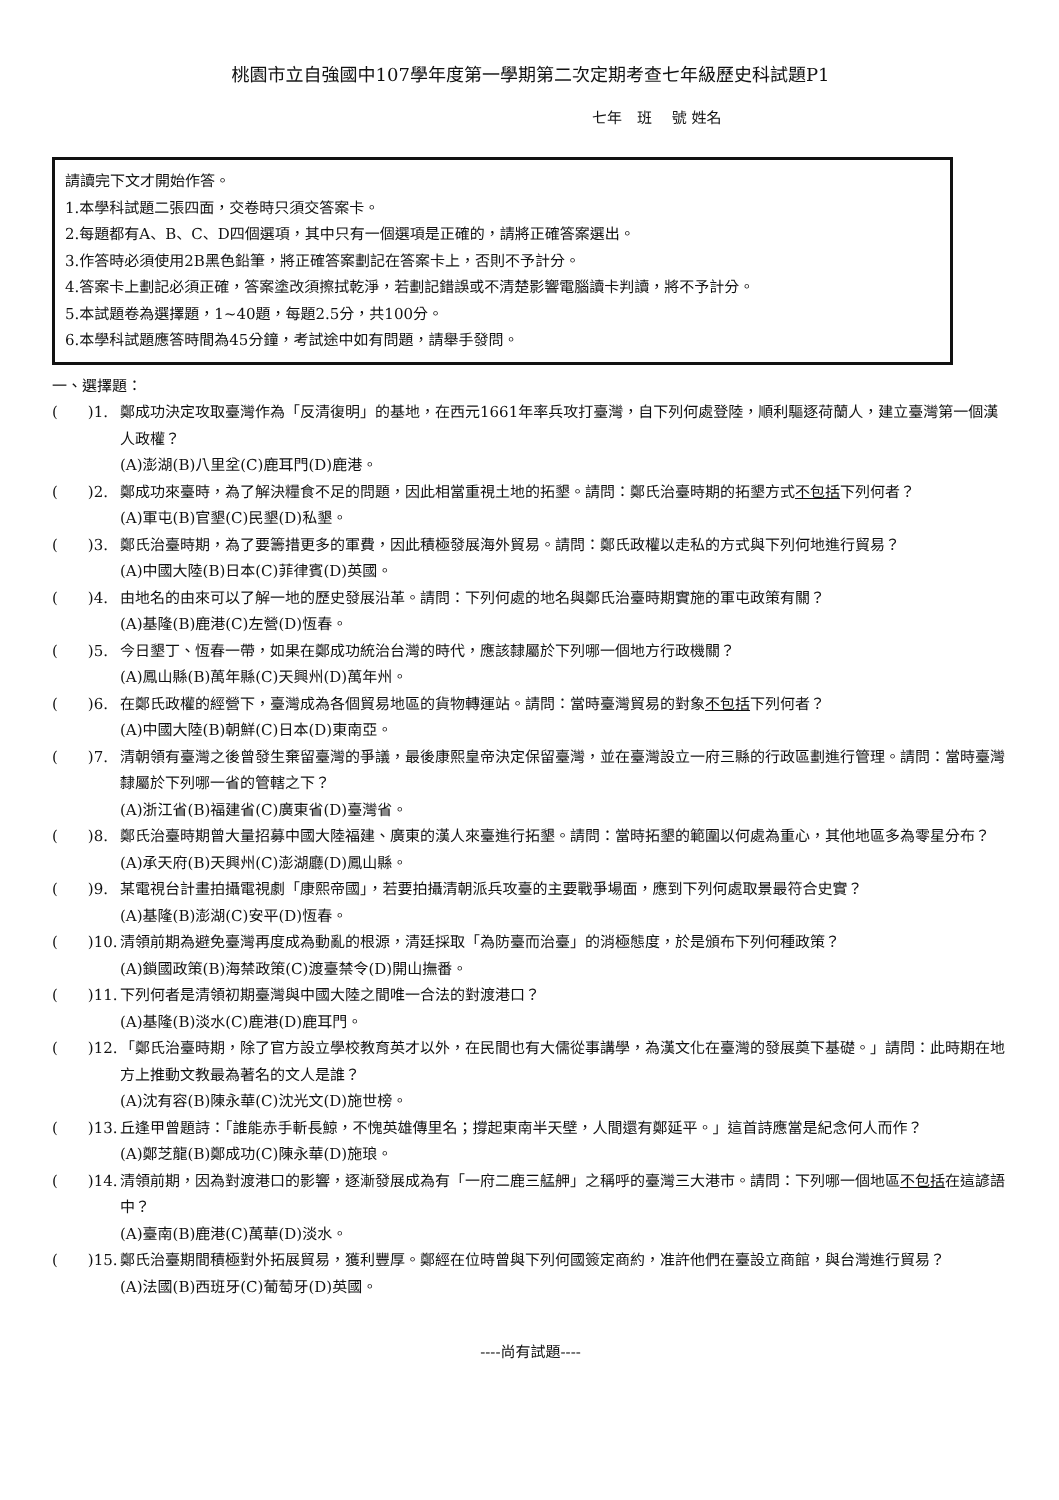桃園市立自強國中107學年度第一學期第二次定期考查七年級歷史科試題P1
七年　班　 號 姓名
請讀完下文才開始作答。
1.本學科試題二張四面，交卷時只須交答案卡。
2.每題都有A、B、C、D四個選項，其中只有一個選項是正確的，請將正確答案選出。
3.作答時必須使用2B黑色鉛筆，將正確答案劃記在答案卡上，否則不予計分。
4.答案卡上劃記必須正確，答案塗改須擦拭乾淨，若劃記錯誤或不清楚影響電腦讀卡判讀，將不予計分。
5.本試題卷為選擇題，1~40題，每題2.5分，共100分。
6.本學科試題應答時間為45分鐘，考試途中如有問題，請舉手發問。
一、選擇題：
(　　)1. 鄭成功決定攻取臺灣作為「反清復明」的基地，在西元1661年率兵攻打臺灣，自下列何處登陸，順利驅逐荷蘭人，建立臺灣第一個漢人政權？
(A)澎湖(B)八里坌(C)鹿耳門(D)鹿港。
(　　)2. 鄭成功來臺時，為了解決糧食不足的問題，因此相當重視土地的拓墾。請問：鄭氏治臺時期的拓墾方式不包括下列何者？
(A)軍屯(B)官墾(C)民墾(D)私墾。
(　　)3. 鄭氏治臺時期，為了要籌措更多的軍費，因此積極發展海外貿易。請問：鄭氏政權以走私的方式與下列何地進行貿易？
(A)中國大陸(B)日本(C)菲律賓(D)英國。
(　　)4. 由地名的由來可以了解一地的歷史發展沿革。請問：下列何處的地名與鄭氏治臺時期實施的軍屯政策有關？
(A)基隆(B)鹿港(C)左營(D)恆春。
(　　)5. 今日墾丁、恆春一帶，如果在鄭成功統治台灣的時代，應該隸屬於下列哪一個地方行政機關？
(A)鳳山縣(B)萬年縣(C)天興州(D)萬年州。
(　　)6. 在鄭氏政權的經營下，臺灣成為各個貿易地區的貨物轉運站。請問：當時臺灣貿易的對象不包括下列何者？
(A)中國大陸(B)朝鮮(C)日本(D)東南亞。
(　　)7. 清朝領有臺灣之後曾發生棄留臺灣的爭議，最後康熙皇帝決定保留臺灣，並在臺灣設立一府三縣的行政區劃進行管理。請問：當時臺灣隸屬於下列哪一省的管轄之下？
(A)浙江省(B)福建省(C)廣東省(D)臺灣省。
(　　)8. 鄭氏治臺時期曾大量招募中國大陸福建、廣東的漢人來臺進行拓墾。請問：當時拓墾的範圍以何處為重心，其他地區多為零星分布？
(A)承天府(B)天興州(C)澎湖廳(D)鳳山縣。
(　　)9. 某電視台計畫拍攝電視劇「康熙帝國」，若要拍攝清朝派兵攻臺的主要戰爭場面，應到下列何處取景最符合史實？
(A)基隆(B)澎湖(C)安平(D)恆春。
(　　)10.
清領前期為避免臺灣再度成為動亂的根源，清廷採取「為防臺而治臺」的消極態度，於是頒布下列何種政策？
(A)鎖國政策(B)海禁政策(C)渡臺禁令(D)開山撫番。
(　　)11.
下列何者是清領初期臺灣與中國大陸之間唯一合法的對渡港口？
(A)基隆(B)淡水(C)鹿港(D)鹿耳門。
(　　)12.
「鄭氏治臺時期，除了官方設立學校教育英才以外，在民間也有大儒從事講學，為漢文化在臺灣的發展奠下基礎。」請問：此時期在地方上推動文教最為著名的文人是誰？
(A)沈有容(B)陳永華(C)沈光文(D)施世榜。
(　　)13.
丘逢甲曾題詩：「誰能赤手斬長鯨，不愧英雄傳里名；撐起東南半天壁，人間還有鄭延平。」這首詩應當是紀念何人而作？
(A)鄭芝龍(B)鄭成功(C)陳永華(D)施琅。
(　　)14.
清領前期，因為對渡港口的影響，逐漸發展成為有「一府二鹿三艋舺」之稱呼的臺灣三大港市。請問：下列哪一個地區不包括在這諺語中？
(A)臺南(B)鹿港(C)萬華(D)淡水。
(　　)15.
鄭氏治臺期間積極對外拓展貿易，獲利豐厚。鄭經在位時曾與下列何國簽定商約，准許他們在臺設立商館，與台灣進行貿易？
(A)法國(B)西班牙(C)葡萄牙(D)英國。
----尚有試題----